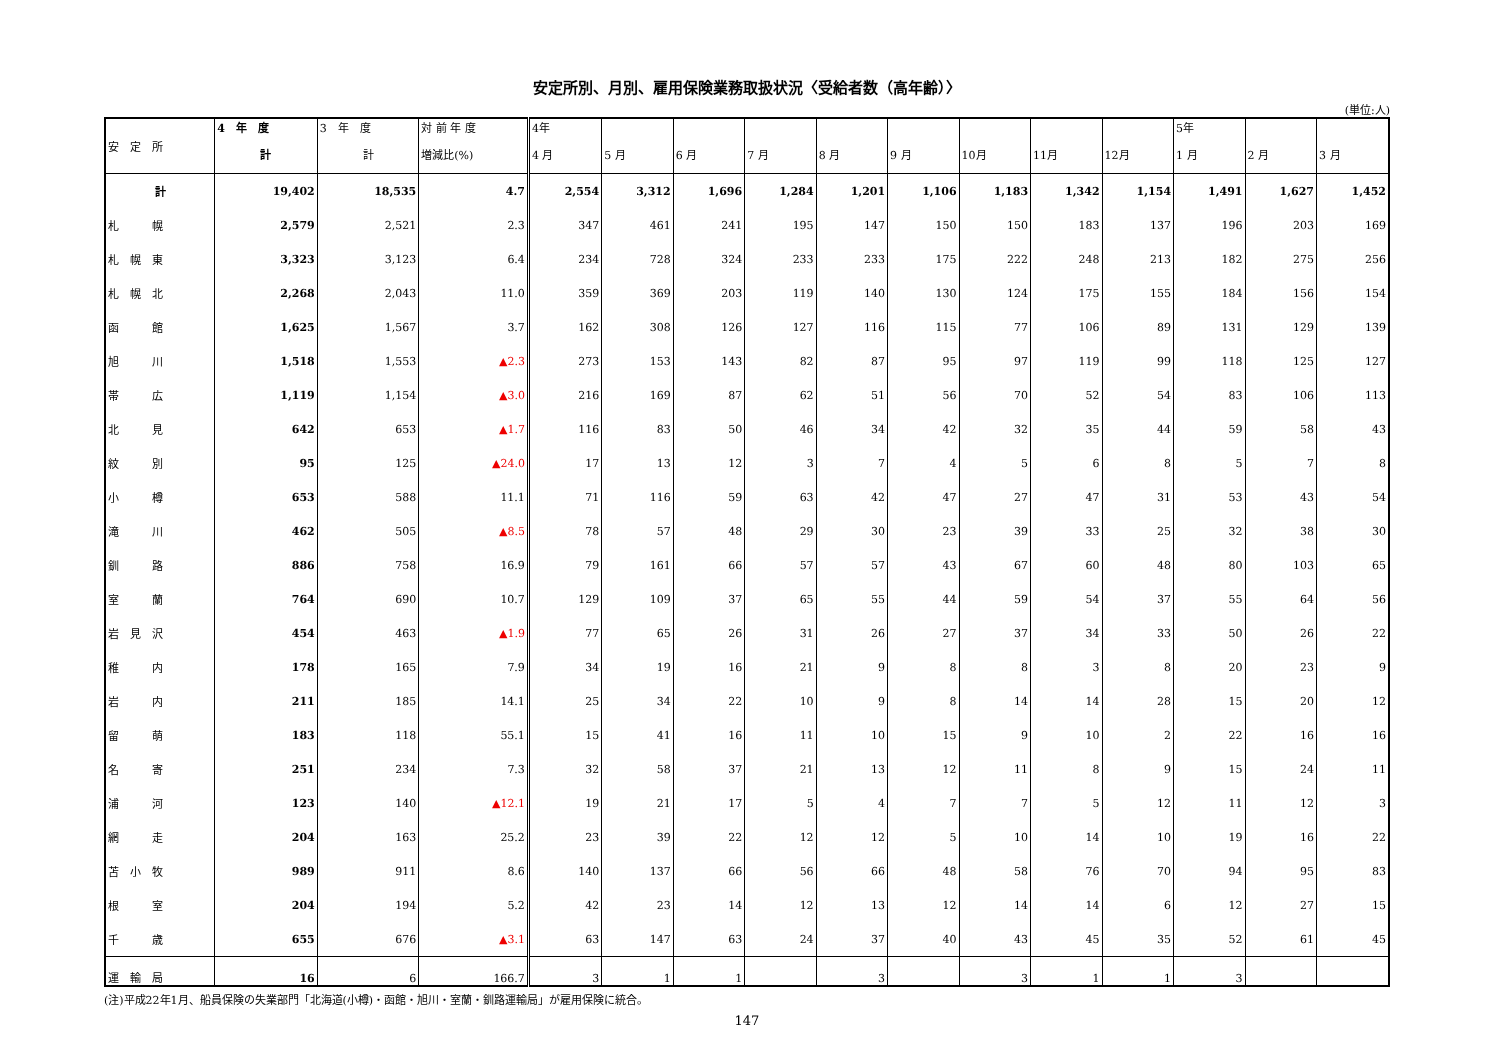安定所別、月別、雇用保険業務取扱状況〈受給者数（高年齢）〉
(単位:人)
| 安 定 所 | 4 年 度 | 3 年 度 | 対 前 年 度 | 4年 | | | | | | | | | 5年 | | |
| --- | --- | --- | --- | --- | --- | --- | --- | --- | --- | --- | --- | --- | --- | --- | --- |
| | 計 | 計 | 増減比(%) | 4 月 | 5 月 | 6 月 | 7 月 | 8 月 | 9 月 | 10月 | 11月 | 12月 | 1 月 | 2 月 | 3 月 |
| 計 | 19,402 | 18,535 | 4.7 | 2,554 | 3,312 | 1,696 | 1,284 | 1,201 | 1,106 | 1,183 | 1,342 | 1,154 | 1,491 | 1,627 | 1,452 |
| 札 幌 | 2,579 | 2,521 | 2.3 | 347 | 461 | 241 | 195 | 147 | 150 | 150 | 183 | 137 | 196 | 203 | 169 |
| 札 幌 東 | 3,323 | 3,123 | 6.4 | 234 | 728 | 324 | 233 | 233 | 175 | 222 | 248 | 213 | 182 | 275 | 256 |
| 札 幌 北 | 2,268 | 2,043 | 11.0 | 359 | 369 | 203 | 119 | 140 | 130 | 124 | 175 | 155 | 184 | 156 | 154 |
| 函 館 | 1,625 | 1,567 | 3.7 | 162 | 308 | 126 | 127 | 116 | 115 | 77 | 106 | 89 | 131 | 129 | 139 |
| 旭 川 | 1,518 | 1,553 | ▲2.3 | 273 | 153 | 143 | 82 | 87 | 95 | 97 | 119 | 99 | 118 | 125 | 127 |
| 帯 広 | 1,119 | 1,154 | ▲3.0 | 216 | 169 | 87 | 62 | 51 | 56 | 70 | 52 | 54 | 83 | 106 | 113 |
| 北 見 | 642 | 653 | ▲1.7 | 116 | 83 | 50 | 46 | 34 | 42 | 32 | 35 | 44 | 59 | 58 | 43 |
| 紋 別 | 95 | 125 | ▲24.0 | 17 | 13 | 12 | 3 | 7 | 4 | 5 | 6 | 8 | 5 | 7 | 8 |
| 小 樽 | 653 | 588 | 11.1 | 71 | 116 | 59 | 63 | 42 | 47 | 27 | 47 | 31 | 53 | 43 | 54 |
| 滝 川 | 462 | 505 | ▲8.5 | 78 | 57 | 48 | 29 | 30 | 23 | 39 | 33 | 25 | 32 | 38 | 30 |
| 釧 路 | 886 | 758 | 16.9 | 79 | 161 | 66 | 57 | 57 | 43 | 67 | 60 | 48 | 80 | 103 | 65 |
| 室 蘭 | 764 | 690 | 10.7 | 129 | 109 | 37 | 65 | 55 | 44 | 59 | 54 | 37 | 55 | 64 | 56 |
| 岩 見 沢 | 454 | 463 | ▲1.9 | 77 | 65 | 26 | 31 | 26 | 27 | 37 | 34 | 33 | 50 | 26 | 22 |
| 稚 内 | 178 | 165 | 7.9 | 34 | 19 | 16 | 21 | 9 | 8 | 8 | 3 | 8 | 20 | 23 | 9 |
| 岩 内 | 211 | 185 | 14.1 | 25 | 34 | 22 | 10 | 9 | 8 | 14 | 14 | 28 | 15 | 20 | 12 |
| 留 萌 | 183 | 118 | 55.1 | 15 | 41 | 16 | 11 | 10 | 15 | 9 | 10 | 2 | 22 | 16 | 16 |
| 名 寄 | 251 | 234 | 7.3 | 32 | 58 | 37 | 21 | 13 | 12 | 11 | 8 | 9 | 15 | 24 | 11 |
| 浦 河 | 123 | 140 | ▲12.1 | 19 | 21 | 17 | 5 | 4 | 7 | 7 | 5 | 12 | 11 | 12 | 3 |
| 網 走 | 204 | 163 | 25.2 | 23 | 39 | 22 | 12 | 12 | 5 | 10 | 14 | 10 | 19 | 16 | 22 |
| 苫 小 牧 | 989 | 911 | 8.6 | 140 | 137 | 66 | 56 | 66 | 48 | 58 | 76 | 70 | 94 | 95 | 83 |
| 根 室 | 204 | 194 | 5.2 | 42 | 23 | 14 | 12 | 13 | 12 | 14 | 14 | 6 | 12 | 27 | 15 |
| 千 歳 | 655 | 676 | ▲3.1 | 63 | 147 | 63 | 24 | 37 | 40 | 43 | 45 | 35 | 52 | 61 | 45 |
| 運 輸 局 | 16 | 6 | 166.7 | 3 | 1 | 1 | | 3 | | 3 | 1 | 1 | 3 | | |
(注)平成22年1月、船員保険の失業部門「北海道(小樽)・函館・旭川・室蘭・釧路運輸局」が雇用保険に統合。
147